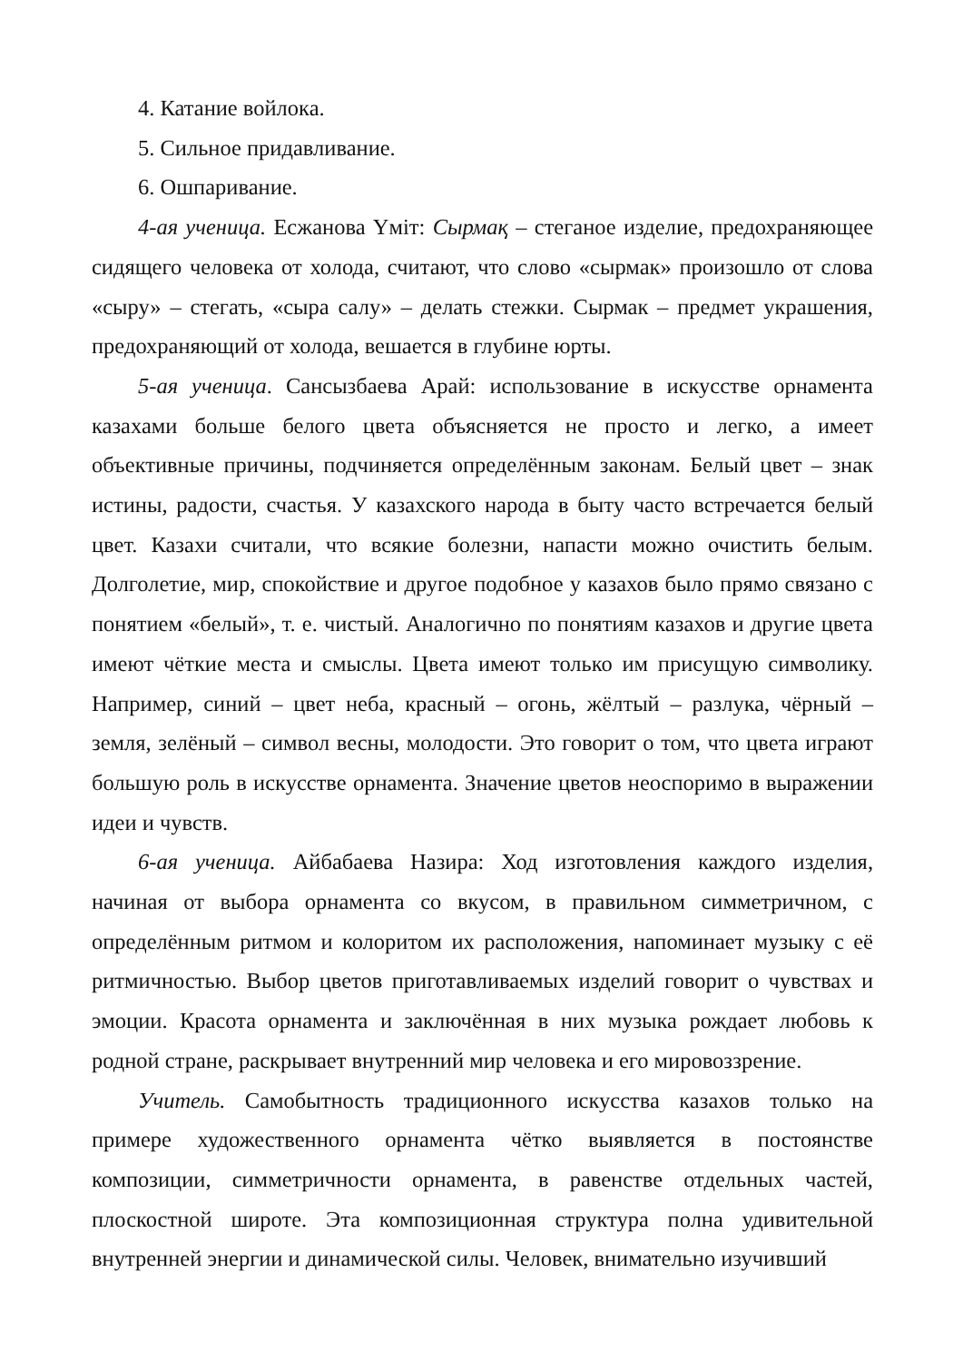4. Катание войлока.
5. Сильное придавливание.
6. Ошпаривание.
4-ая ученица. Есжанова Үміт: Сырмақ – стеганое изделие, предохраняющее сидящего человека от холода, считают, что слово «сырмак» произошло от слова «сыру» – стегать, «сыра салу» – делать стежки. Сырмак – предмет украшения, предохраняющий от холода, вешается в глубине юрты.
5-ая ученица. Сансызбаева Арай: использование в искусстве орнамента казахами больше белого цвета объясняется не просто и легко, а имеет объективные причины, подчиняется определённым законам. Белый цвет – знак истины, радости, счастья. У казахского народа в быту часто встречается белый цвет. Казахи считали, что всякие болезни, напасти можно очистить белым. Долголетие, мир, спокойствие и другое подобное у казахов было прямо связано с понятием «белый», т. е. чистый. Аналогично по понятиям казахов и другие цвета имеют чёткие места и смыслы. Цвета имеют только им присущую символику. Например, синий – цвет неба, красный – огонь, жёлтый – разлука, чёрный – земля, зелёный – символ весны, молодости. Это говорит о том, что цвета играют большую роль в искусстве орнамента. Значение цветов неоспоримо в выражении идеи и чувств.
6-ая ученица. Айбабаева Назира: Ход изготовления каждого изделия, начиная от выбора орнамента со вкусом, в правильном симметричном, с определённым ритмом и колоритом их расположения, напоминает музыку с её ритмичностью. Выбор цветов приготавливаемых изделий говорит о чувствах и эмоции. Красота орнамента и заключённая в них музыка рождает любовь к родной стране, раскрывает внутренний мир человека и его мировоззрение.
Учитель. Самобытность традиционного искусства казахов только на примере художественного орнамента чётко выявляется в постоянстве композиции, симметричности орнамента, в равенстве отдельных частей, плоскостной широте. Эта композиционная структура полна удивительной внутренней энергии и динамической силы. Человек, внимательно изучивший